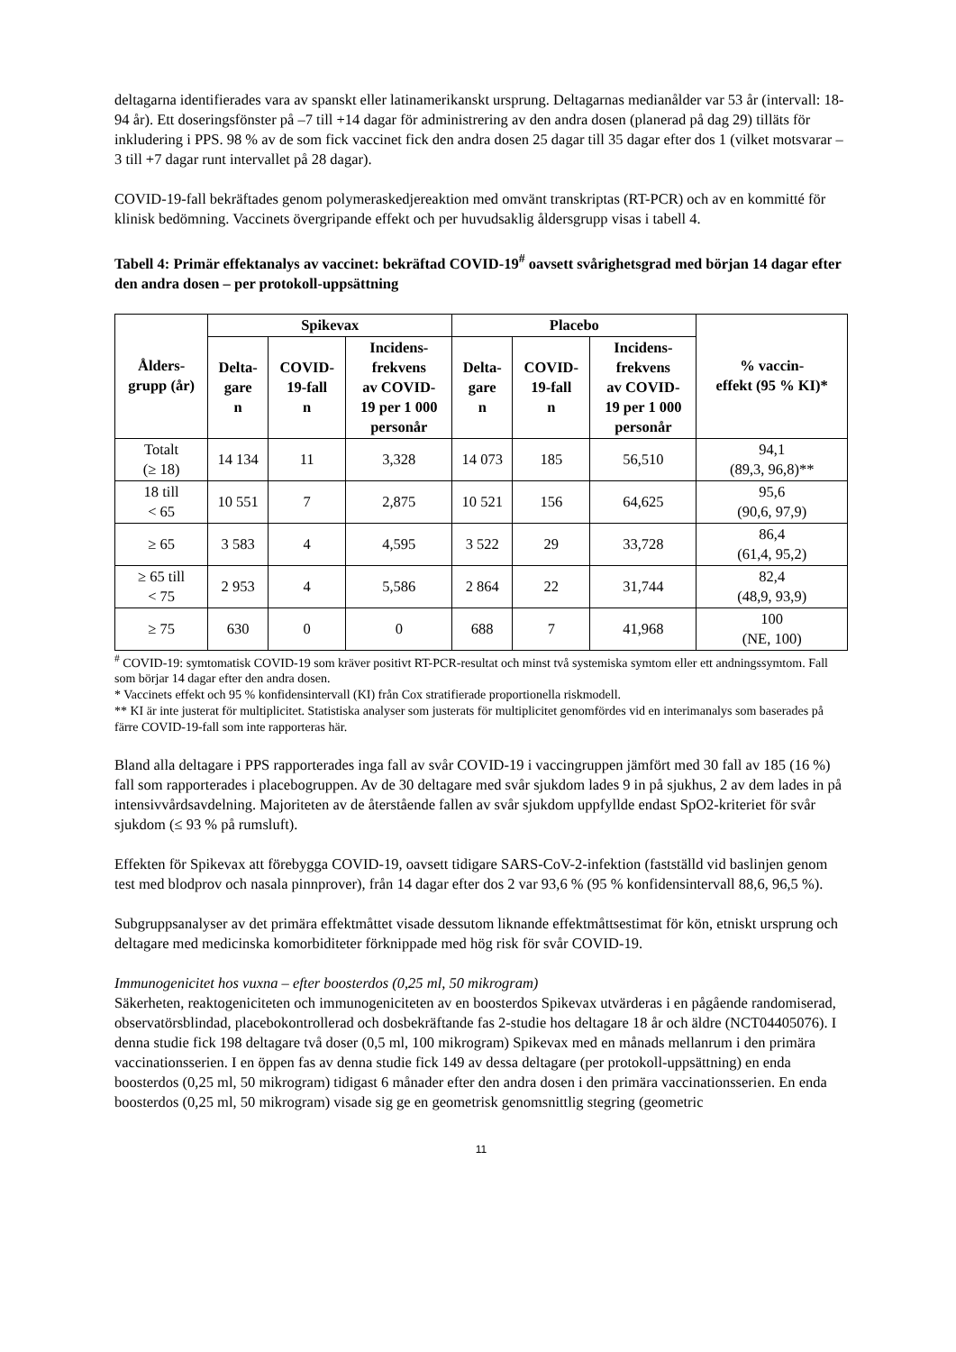deltagarna identifierades vara av spanskt eller latinamerikanskt ursprung. Deltagarnas medianålder var 53 år (intervall: 18-94 år). Ett doseringsfönster på –7 till +14 dagar för administrering av den andra dosen (planerad på dag 29) tilläts för inkludering i PPS. 98 % av de som fick vaccinet fick den andra dosen 25 dagar till 35 dagar efter dos 1 (vilket motsvarar –3 till +7 dagar runt intervallet på 28 dagar).
COVID-19-fall bekräftades genom polymeraskedjereaktion med omvänt transkriptas (RT-PCR) och av en kommitté för klinisk bedömning. Vaccinets övergripande effekt och per huvudsaklig åldersgrupp visas i tabell 4.
Tabell 4: Primär effektanalys av vaccinet: bekräftad COVID-19<sup>#</sup> oavsett svårighetsgrad med början 14 dagar efter den andra dosen – per protokoll-uppsättning
| Ålders- grupp (år) | Spikevax | | | Placebo | | | % vaccin- effekt (95 % KI)* |
| --- | --- | --- | --- | --- | --- | --- | --- |
| | Delta- gare n | COVID- 19-fall n | Incidens- frekvens av COVID- 19 per 1 000 personår | Delta- gare n | COVID- 19-fall n | Incidens- frekvens av COVID- 19 per 1 000 personår | |
| Totalt (≥ 18) | 14 134 | 11 | 3,328 | 14 073 | 185 | 56,510 | 94,1 (89,3, 96,8)** |
| 18 till < 65 | 10 551 | 7 | 2,875 | 10 521 | 156 | 64,625 | 95,6 (90,6, 97,9) |
| ≥ 65 | 3 583 | 4 | 4,595 | 3 522 | 29 | 33,728 | 86,4 (61,4, 95,2) |
| ≥ 65 till < 75 | 2 953 | 4 | 5,586 | 2 864 | 22 | 31,744 | 82,4 (48,9, 93,9) |
| ≥ 75 | 630 | 0 | 0 | 688 | 7 | 41,968 | 100 (NE, 100) |
<sup>#</sup> COVID-19: symtomatisk COVID-19 som kräver positivt RT-PCR-resultat och minst två systemiska symtom eller ett andningssymtom. Fall som börjar 14 dagar efter den andra dosen.
* Vaccinets effekt och 95 % konfidensintervall (KI) från Cox stratifierade proportionella riskmodell.
** KI är inte justerat för multiplicitet. Statistiska analyser som justerats för multiplicitet genomfördes vid en interimanalys som baserades på färre COVID-19-fall som inte rapporteras här.
Bland alla deltagare i PPS rapporterades inga fall av svår COVID-19 i vaccingruppen jämfört med 30 fall av 185 (16 %) fall som rapporterades i placebogruppen. Av de 30 deltagare med svår sjukdom lades 9 in på sjukhus, 2 av dem lades in på intensivvårdsavdelning. Majoriteten av de återstående fallen av svår sjukdom uppfyllde endast SpO2-kriteriet för svår sjukdom (≤ 93 % på rumsluft).
Effekten för Spikevax att förebygga COVID-19, oavsett tidigare SARS-CoV-2-infektion (fastställd vid baslinjen genom test med blodprov och nasala pinnprover), från 14 dagar efter dos 2 var 93,6 % (95 % konfidensintervall 88,6, 96,5 %).
Subgruppsanalyser av det primära effektmåttet visade dessutom liknande effektmåttsestimat för kön, etniskt ursprung och deltagare med medicinska komorbiditeter förknippade med hög risk för svår COVID-19.
Immunogenicitet hos vuxna – efter boosterdos (0,25 ml, 50 mikrogram)
Säkerheten, reaktogeniciteten och immunogeniciteten av en boosterdos Spikevax utvärderas i en pågående randomiserad, observatörsblindad, placebokontrollerad och dosbekräftande fas 2-studie hos deltagare 18 år och äldre (NCT04405076). I denna studie fick 198 deltagare två doser (0,5 ml, 100 mikrogram) Spikevax med en månads mellanrum i den primära vaccinationsserien. I en öppen fas av denna studie fick 149 av dessa deltagare (per protokoll-uppsättning) en enda boosterdos (0,25 ml, 50 mikrogram) tidigast 6 månader efter den andra dosen i den primära vaccinationsserien. En enda boosterdos (0,25 ml, 50 mikrogram) visade sig ge en geometrisk genomsnittlig stegring (geometric
11